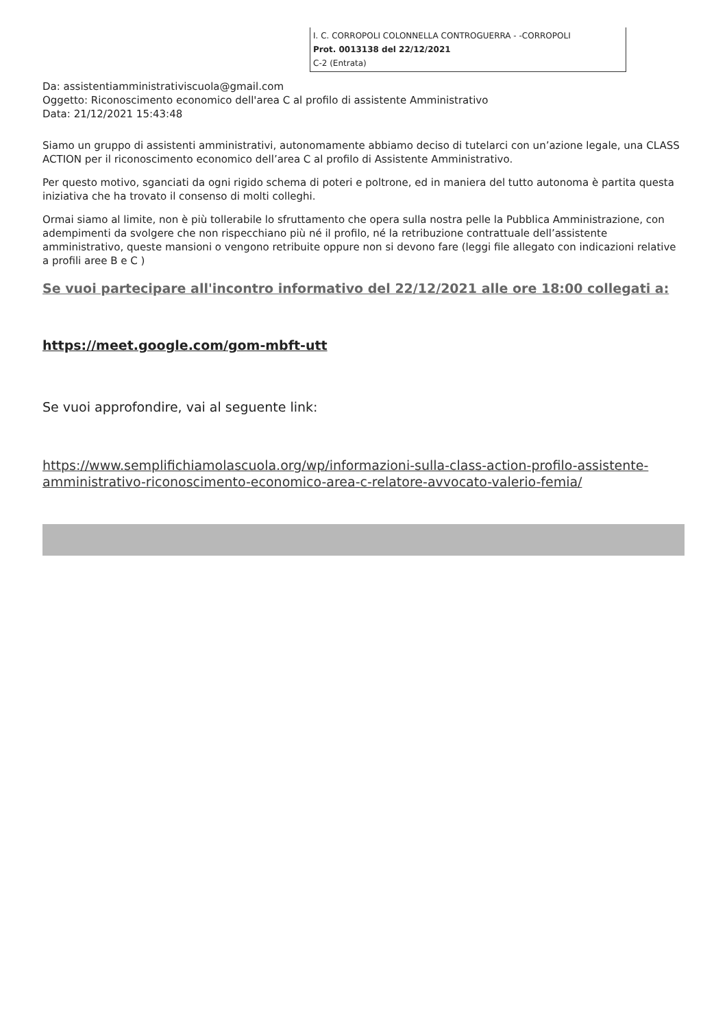I. C. CORROPOLI COLONNELLA CONTROGUERRA - -CORROPOLI
Prot. 0013138 del 22/12/2021
C-2 (Entrata)
Da: assistentiamministrativiscuola@gmail.com
Oggetto: Riconoscimento economico dell'area C al profilo di assistente Amministrativo
Data: 21/12/2021 15:43:48
Siamo un gruppo di assistenti amministrativi, autonomamente abbiamo deciso di tutelarci con un’azione legale, una CLASS ACTION per il riconoscimento economico dell’area C al profilo di Assistente Amministrativo.
Per questo motivo, sganciati da ogni rigido schema di poteri e poltrone, ed in maniera del tutto autonoma è partita questa iniziativa che ha trovato il consenso di molti colleghi.
Ormai siamo al limite, non è più tollerabile lo sfruttamento che opera sulla nostra pelle la Pubblica Amministrazione, con adempimenti da svolgere che non rispecchiano più né il profilo, né la retribuzione contrattuale dell’assistente amministrativo, queste mansioni o vengono retribuite oppure non si devono fare (leggi file allegato con indicazioni relative a profili aree B e C )
Se vuoi partecipare all'incontro informativo del 22/12/2021 alle ore 18:00 collegati a:
https://meet.google.com/gom-mbft-utt
Se vuoi approfondire, vai al seguente link:
https://www.semplifichiamolascuola.org/wp/informazioni-sulla-class-action-profilo-assistente-amministrativo-riconoscimento-economico-area-c-relatore-avvocato-valerio-femia/